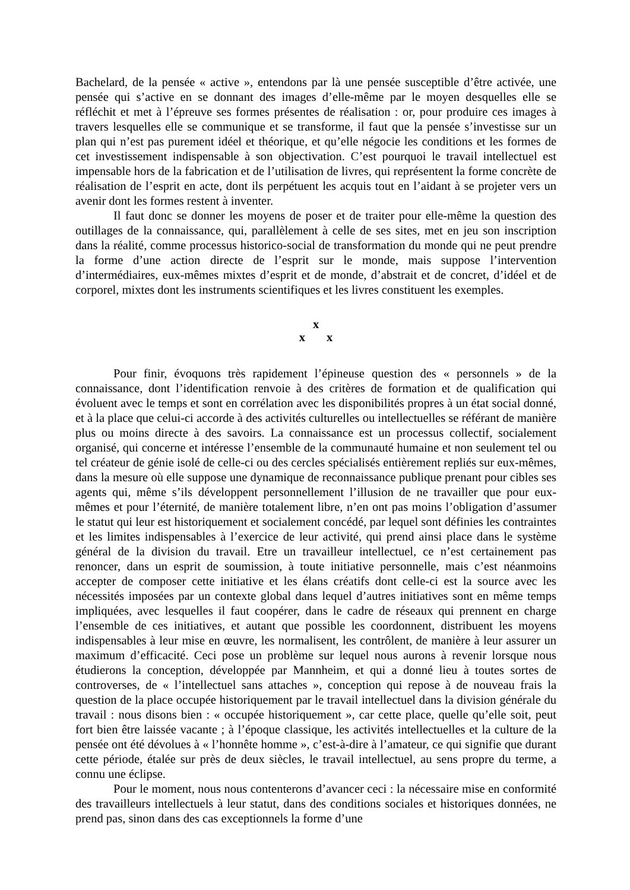Bachelard, de la pensée « active », entendons par là une pensée susceptible d’être activée, une pensée qui s’active en se donnant des images d’elle-même par le moyen desquelles elle se réfléchit et met à l’épreuve ses formes présentes de réalisation : or, pour produire ces images à travers lesquelles elle se communique et se transforme, il faut que la pensée s’investisse sur un plan qui n’est pas purement idéel et théorique, et qu’elle négocie les conditions et les formes de cet investissement indispensable à son objectivation. C’est pourquoi le travail intellectuel est impensable hors de la fabrication et de l’utilisation de livres, qui représentent la forme concrète de réalisation de l’esprit en acte, dont ils perpétuent les acquis tout en l’aidant à se projeter vers un avenir dont les formes restent à inventer.
Il faut donc se donner les moyens de poser et de traiter pour elle-même la question des outillages de la connaissance, qui, parallèlement à celle de ses sites, met en jeu son inscription dans la réalité, comme processus historico-social de transformation du monde qui ne peut prendre la forme d’une action directe de l’esprit sur le monde, mais suppose l’intervention d’intermédiaires, eux-mêmes mixtes d’esprit et de monde, d’abstrait et de concret, d’idéel et de corporel, mixtes dont les instruments scientifiques et les livres constituent les exemples.
x
x x
Pour finir, évoquons très rapidement l’épineuse question des « personnels » de la connaissance, dont l’identification renvoie à des critères de formation et de qualification qui évoluent avec le temps et sont en corrélation avec les disponibilités propres à un état social donné, et à la place que celui-ci accorde à des activités culturelles ou intellectuelles se référant de manière plus ou moins directe à des savoirs. La connaissance est un processus collectif, socialement organisé, qui concerne et intéresse l’ensemble de la communauté humaine et non seulement tel ou tel créateur de génie isolé de celle-ci ou des cercles spécialisés entièrement repliés sur eux-mêmes, dans la mesure où elle suppose une dynamique de reconnaissance publique prenant pour cibles ses agents qui, même s’ils développent personnellement l’illusion de ne travailler que pour eux-mêmes et pour l’éternité, de manière totalement libre, n’en ont pas moins l’obligation d’assumer le statut qui leur est historiquement et socialement concédé, par lequel sont définies les contraintes et les limites indispensables à l’exercice de leur activité, qui prend ainsi place dans le système général de la division du travail. Etre un travailleur intellectuel, ce n’est certainement pas renoncer, dans un esprit de soumission, à toute initiative personnelle, mais c’est néanmoins accepter de composer cette initiative et les élans créatifs dont celle-ci est la source avec les nécessités imposées par un contexte global dans lequel d’autres initiatives sont en même temps impliquées, avec lesquelles il faut coopérer, dans le cadre de réseaux qui prennent en charge l’ensemble de ces initiatives, et autant que possible les coordonnent, distribuent les moyens indispensables à leur mise en œuvre, les normalisent, les contrôlent, de manière à leur assurer un maximum d’efficacité. Ceci pose un problème sur lequel nous aurons à revenir lorsque nous étudierons la conception, développée par Mannheim, et qui a donné lieu à toutes sortes de controverses, de « l’intellectuel sans attaches », conception qui repose à de nouveau frais la question de la place occupée historiquement par le travail intellectuel dans la division générale du travail : nous disons bien : « occupée historiquement », car cette place, quelle qu’elle soit, peut fort bien être laissée vacante ; à l’époque classique, les activités intellectuelles et la culture de la pensée ont été dévolues à « l’honnête homme », c’est-à-dire à l’amateur, ce qui signifie que durant cette période, étalée sur près de deux siècles, le travail intellectuel, au sens propre du terme, a connu une éclipse.
Pour le moment, nous nous contenterons d’avancer ceci : la nécessaire mise en conformité des travailleurs intellectuels à leur statut, dans des conditions sociales et historiques données, ne prend pas, sinon dans des cas exceptionnels la forme d’une